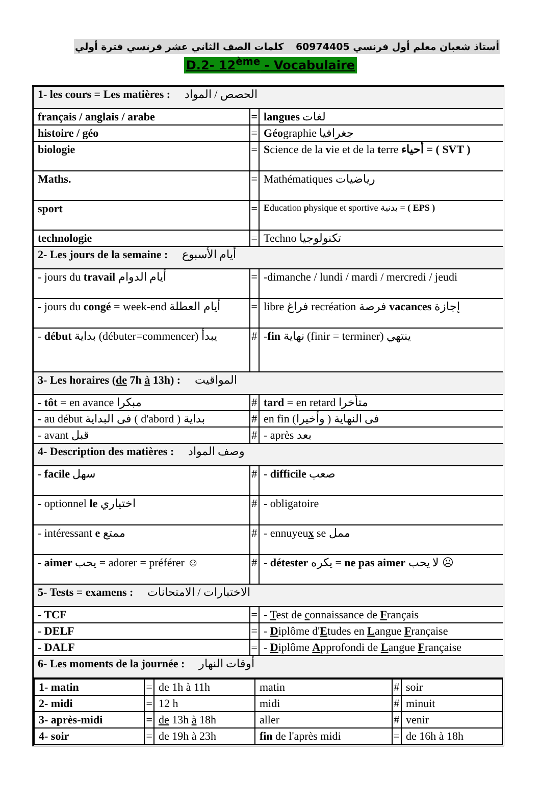أستاذ شعبان معلم أول فرنسي 60974405 كلمات الصف الثاني عشر فرنسي فترة أولي
D.2- 12<sup>ème</sup> - Vocabulaire
| 1- les cours = Les matières : الحصص / المواد | | |
| français / anglais / arabe | = | langues لغات |
| histoire / géo | = | Géo graphie جغرافيا |
| biologie | = | S cience de la v ie et de la t erre أحياء = ( SVT ) |
| Maths. | = | Mathématiques رياضيات |
| sport | = | E ducation p hysique et s portive بدنية = ( EPS ) |
| technologie | = | Techno تكنولوجيا |
| 2- Les jours de la semaine : أيام الأسبوع | | |
| - jours du travail أيام الدوام | = | -dimanche / lundi / mardi / mercredi / jeudi |
| - jours du congé = week-end أيام العطلة | = | libre فراغ recréation فرصة vacances إجازة |
| - début بداية (débuter=commencer) يبدأ | # | - fin نهاية (finir = terminer) ينتهي |
| 3- Les horaires ( de 7h à 13h) : المواقيت | | |
| - tôt = en avance مبكرا | # | tard = en retard متأخرا |
| - au début فى البداية ( d'abord ) بداية | # | en fin فى النهاية ( وأخيرا) |
| - avant قبل | # | - après بعد |
| 4- Description des matières : وصف المواد | | |
| - facile سهل | # | - difficile صعب |
| - optionnel le اختياري | # | - obligatoire |
| - intéressant e ممتع | # | - ennuyeu x se ممل |
| - aimer يحب = adorer = préférer ☺ | # | - détester يكره = ne pas aimer لا يحب ☹ |
| 5- Tests = examens : الاختبارات / الامتحانات | | |
| - TCF | = | - T est de c onnaissance de F rançais |
| - DELF | = | - D iplôme d' E tudes en L angue F rançaise |
| - DALF | = | - D iplôme A pprofondi de L angue F rançaise |
| 6- Les moments de la journée : أوقات النهار | | |
| / 1- matin / = / de 1h à 11h / matin / # / soir / / 2- midi / = / 12 h / midi / # / minuit / / 3- après-midi / = / de 13h à 18h / aller / # / venir / / 4- soir / = / de 19h à 23h / fin de l'après midi / = / de 16h à 18h / | | |